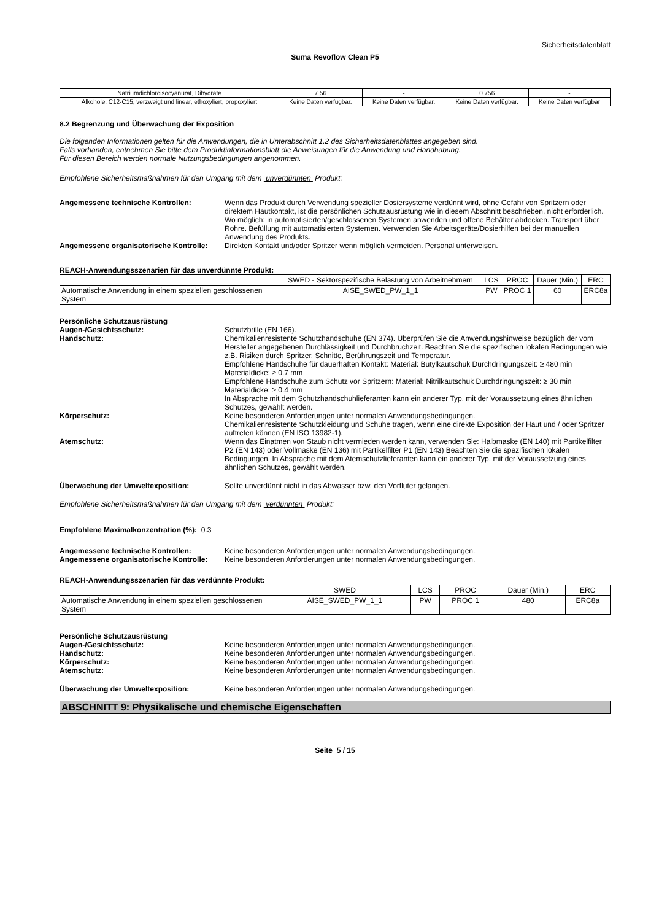Sicherheitsdatenblatt
Suma Revoflow Clean P5
| Natriumdichloroisocyanurat, Dihydrate | 7.56 | - | 0.756 | - |
| Alkohole, C12-C15, verzweigt und linear, ethoxyliert, propoxyliert | Keine Daten verfügbar. | Keine Daten verfügbar. | Keine Daten verfügbar. | Keine Daten verfügbar |
8.2 Begrenzung und Überwachung der Exposition
Die folgenden Informationen gelten für die Anwendungen, die in Unterabschnitt 1.2 des Sicherheitsdatenblattes angegeben sind.
Falls vorhanden, entnehmen Sie bitte dem Produktinformationsblatt die Anweisungen für die Anwendung und Handhabung.
Für diesen Bereich werden normale Nutzungsbedingungen angenommen.
Empfohlene Sicherheitsmaßnahmen für den Umgang mit dem unverdünnten Produkt:
Angemessene technische Kontrollen: Wenn das Produkt durch Verwendung spezieller Dosiersysteme verdünnt wird, ohne Gefahr von Spritzern oder direktem Hautkontakt, ist die persönlichen Schutzausrüstung wie in diesem Abschnitt beschrieben, nicht erforderlich. Wo möglich: in automatisierten/geschlossenen Systemen anwenden und offene Behälter abdecken. Transport über Rohre. Befüllung mit automatisierten Systemen. Verwenden Sie Arbeitsgeräte/Dosierhilfen bei der manuellen Anwendung des Produkts.
Angemessene organisatorische Kontrolle:
Direkten Kontakt und/oder Spritzer wenn möglich vermeiden. Personal unterweisen.
REACH-Anwendungsszenarien für das unverdünnte Produkt:
| | SWED - Sektorspezifische Belastung von Arbeitnehmern | LCS | PROC | Dauer (Min.) | ERC |
| --- | --- | --- | --- | --- | --- |
| Automatische Anwendung in einem speziellen geschlossenen System | AISE_SWED_PW_1_1 | PW | PROC 1 | 60 | ERC8a |
Persönliche Schutzausrüstung
Augen-/Gesichtsschutz: Schutzbrille (EN 166).
Handschutz: Chemikalienresistente Schutzhandschuhe (EN 374). Überprüfen Sie die Anwendungshinweise bezüglich der vom Hersteller angegebenen Durchlässigkeit und Durchbruchzeit. Beachten Sie die spezifischen lokalen Bedingungen wie z.B. Risiken durch Spritzer, Schnitte, Berührungszeit und Temperatur.
Empfohlene Handschuhe für dauerhaften Kontakt: Material: Butylkautschuk Durchdringungszeit: ≥ 480 min Materialdicke: ≥ 0.7 mm
Empfohlene Handschuhe zum Schutz vor Spritzern: Material: Nitrilkautschuk Durchdringungszeit: ≥ 30 min Materialdicke: ≥ 0.4 mm
In Absprache mit dem Schutzhandschuhlieferanten kann ein anderer Typ, mit der Voraussetzung eines ähnlichen Schutzes, gewählt werden.
Körperschutz: Keine besonderen Anforderungen unter normalen Anwendungsbedingungen.
Chemikalienresistente Schutzkleidung und Schuhe tragen, wenn eine direkte Exposition der Haut und / oder Spritzer auftreten können (EN ISO 13982-1).
Atemschutz: Wenn das Einatmen von Staub nicht vermieden werden kann, verwenden Sie: Halbmaske (EN 140) mit Partikelfilter P2 (EN 143) oder Vollmaske (EN 136) mit Partikelfilter P1 (EN 143) Beachten Sie die spezifischen lokalen Bedingungen. In Absprache mit dem Atemschutzlieferanten kann ein anderer Typ, mit der Voraussetzung eines ähnlichen Schutzes, gewählt werden.
Überwachung der Umweltexposition: Sollte unverdünnt nicht in das Abwasser bzw. den Vorfluter gelangen.
Empfohlene Sicherheitsmaßnahmen für den Umgang mit dem verdünnten Produkt:
Empfohlene Maximalkonzentration (%): 0.3
Angemessene technische Kontrollen: Keine besonderen Anforderungen unter normalen Anwendungsbedingungen.
Angemessene organisatorische Kontrolle:
Keine besonderen Anforderungen unter normalen Anwendungsbedingungen.
REACH-Anwendungsszenarien für das verdünnte Produkt:
| | SWED | LCS | PROC | Dauer (Min.) | ERC |
| --- | --- | --- | --- | --- | --- |
| Automatische Anwendung in einem speziellen geschlossenen System | AISE_SWED_PW_1_1 | PW | PROC 1 | 480 | ERC8a |
Persönliche Schutzausrüstung
Augen-/Gesichtsschutz: Keine besonderen Anforderungen unter normalen Anwendungsbedingungen.
Handschutz: Keine besonderen Anforderungen unter normalen Anwendungsbedingungen.
Körperschutz: Keine besonderen Anforderungen unter normalen Anwendungsbedingungen.
Atemschutz: Keine besonderen Anforderungen unter normalen Anwendungsbedingungen.
Überwachung der Umweltexposition: Keine besonderen Anforderungen unter normalen Anwendungsbedingungen.
ABSCHNITT 9: Physikalische und chemische Eigenschaften
Seite 5 / 15